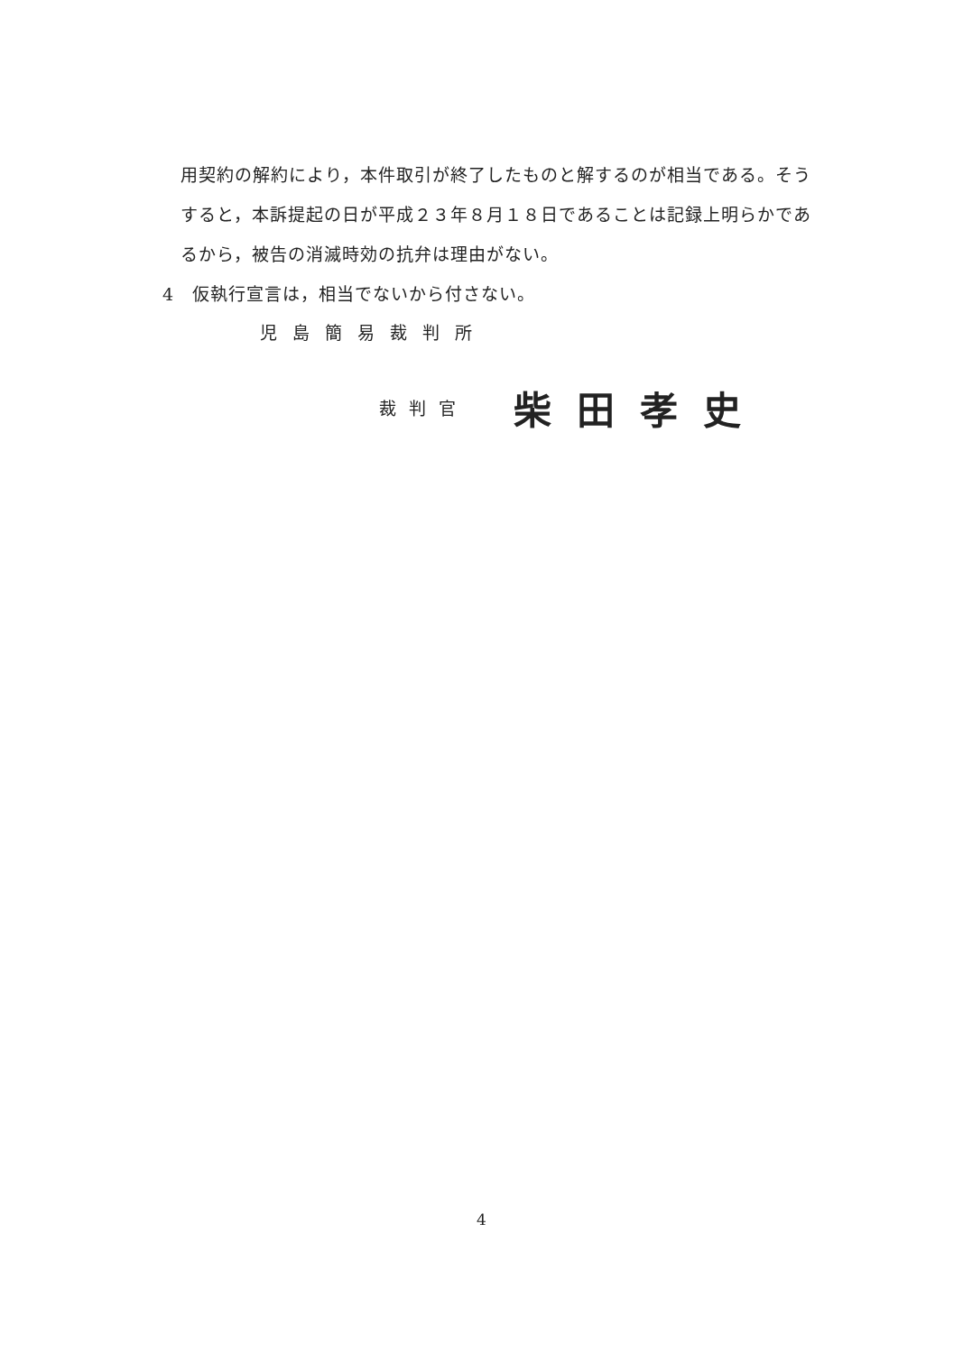用契約の解約により，本件取引が終了したものと解するのが相当である。そう
すると，本訴提起の日が平成２３年８月１８日であることは記録上明らかであ
るから，被告の消滅時効の抗弁は理由がない。
4　仮執行宣言は，相当でないから付さない。
児島簡易裁判所
裁判官 柴田孝史
4